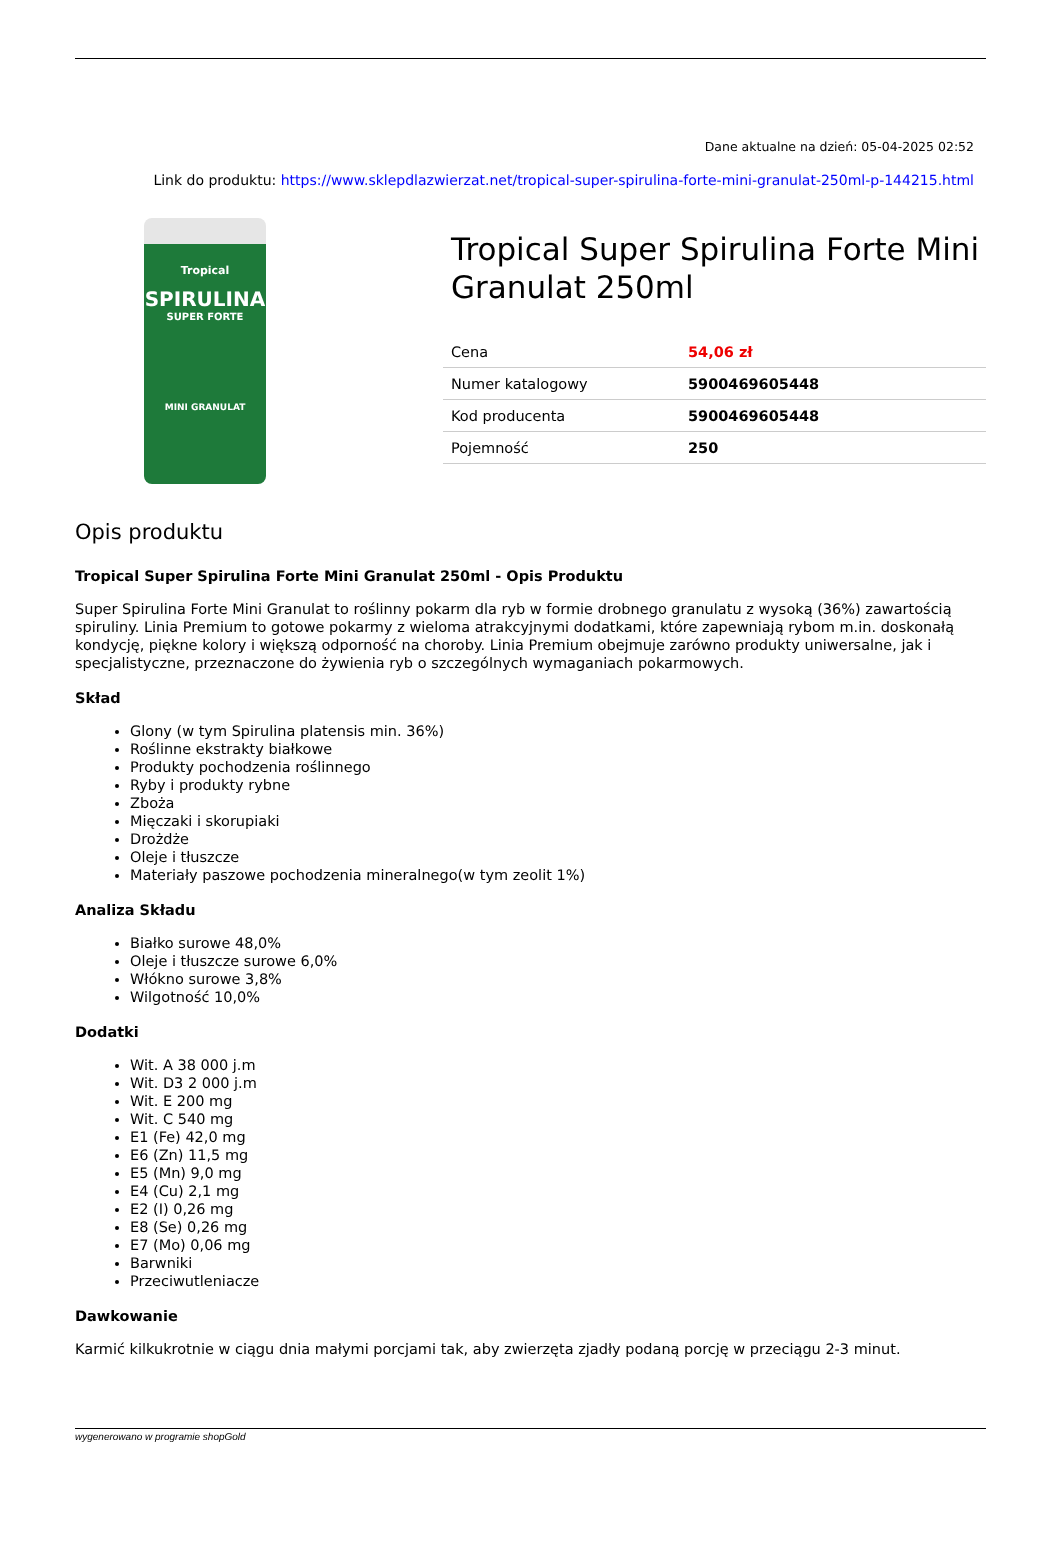Dane aktualne na dzień: 05-04-2025 02:52
Link do produktu: https://www.sklepdlazwierzat.net/tropical-super-spirulina-forte-mini-granulat-250ml-p-144215.html
Tropical
SPIRULINA
SUPER FORTE
MINI GRANULAT
Tropical Super Spirulina Forte Mini Granulat 250ml
| Cena | 54,06 zł |
| Numer katalogowy | 5900469605448 |
| Kod producenta | 5900469605448 |
| Pojemność | 250 |
Opis produktu
Tropical Super Spirulina Forte Mini Granulat 250ml - Opis Produktu
Super Spirulina Forte Mini Granulat to roślinny pokarm dla ryb w formie drobnego granulatu z wysoką (36%) zawartością spiruliny. Linia Premium to gotowe pokarmy z wieloma atrakcyjnymi dodatkami, które zapewniają rybom m.in. doskonałą kondycję, piękne kolory i większą odporność na choroby. Linia Premium obejmuje zarówno produkty uniwersalne, jak i specjalistyczne, przeznaczone do żywienia ryb o szczególnych wymaganiach pokarmowych.
Skład
Glony (w tym Spirulina platensis min. 36%)
Roślinne ekstrakty białkowe
Produkty pochodzenia roślinnego
Ryby i produkty rybne
Zboża
Mięczaki i skorupiaki
Drożdże
Oleje i tłuszcze
Materiały paszowe pochodzenia mineralnego(w tym zeolit 1%)
Analiza Składu
Białko surowe 48,0%
Oleje i tłuszcze surowe 6,0%
Włókno surowe 3,8%
Wilgotność 10,0%
Dodatki
Wit. A 38 000 j.m
Wit. D3 2 000 j.m
Wit. E 200 mg
Wit. C 540 mg
E1 (Fe) 42,0 mg
E6 (Zn) 11,5 mg
E5 (Mn) 9,0 mg
E4 (Cu) 2,1 mg
E2 (I) 0,26 mg
E8 (Se) 0,26 mg
E7 (Mo) 0,06 mg
Barwniki
Przeciwutleniacze
Dawkowanie
Karmić kilkukrotnie w ciągu dnia małymi porcjami tak, aby zwierzęta zjadły podaną porcję w przeciągu 2-3 minut.
wygenerowano w programie shopGold